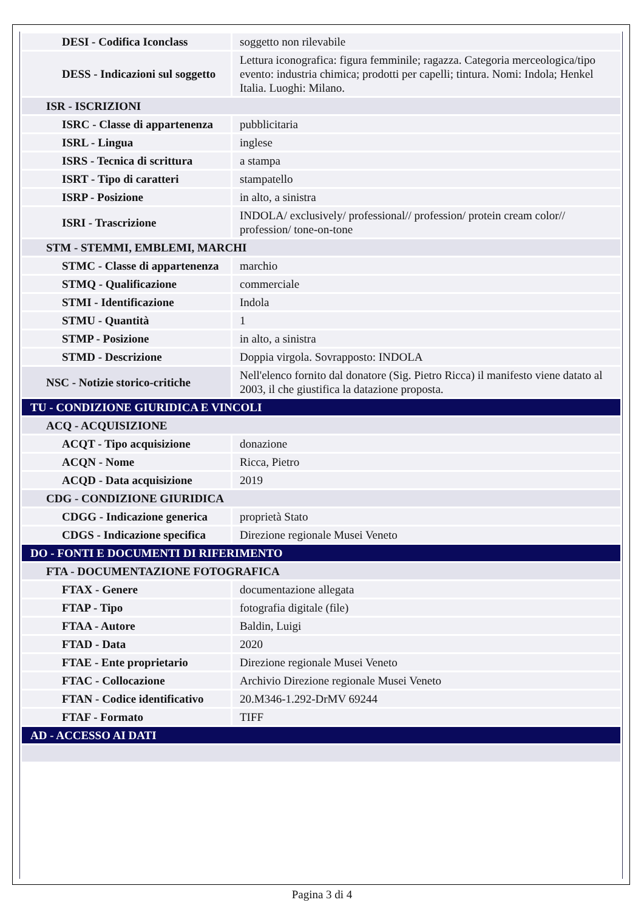| DESI - Codifica Iconclass | soggetto non rilevabile |
| DESS - Indicazioni sul soggetto | Lettura iconografica: figura femminile; ragazza. Categoria merceologica/tipo evento: industria chimica; prodotti per capelli; tintura. Nomi: Indola; Henkel Italia. Luoghi: Milano. |
| ISR - ISCRIZIONI | |
| ISRC - Classe di appartenenza | pubblicitaria |
| ISRL - Lingua | inglese |
| ISRS - Tecnica di scrittura | a stampa |
| ISRT - Tipo di caratteri | stampatello |
| ISRP - Posizione | in alto, a sinistra |
| ISRI - Trascrizione | INDOLA/ exclusively/ professional// profession/ protein cream color// profession/ tone-on-tone |
| STM - STEMMI, EMBLEMI, MARCHI | |
| STMC - Classe di appartenenza | marchio |
| STMQ - Qualificazione | commerciale |
| STMI - Identificazione | Indola |
| STMU - Quantità | 1 |
| STMP - Posizione | in alto, a sinistra |
| STMD - Descrizione | Doppia virgola. Sovrapposto: INDOLA |
| NSC - Notizie storico-critiche | Nell'elenco fornito dal donatore (Sig. Pietro Ricca) il manifesto viene datato al 2003, il che giustifica la datazione proposta. |
| TU - CONDIZIONE GIURIDICA E VINCOLI | |
| ACQ - ACQUISIZIONE | |
| ACQT - Tipo acquisizione | donazione |
| ACQN - Nome | Ricca, Pietro |
| ACQD - Data acquisizione | 2019 |
| CDG - CONDIZIONE GIURIDICA | |
| CDGG - Indicazione generica | proprietà Stato |
| CDGS - Indicazione specifica | Direzione regionale Musei Veneto |
| DO - FONTI E DOCUMENTI DI RIFERIMENTO | |
| FTA - DOCUMENTAZIONE FOTOGRAFICA | |
| FTAX - Genere | documentazione allegata |
| FTAP - Tipo | fotografia digitale (file) |
| FTAA - Autore | Baldin, Luigi |
| FTAD - Data | 2020 |
| FTAE - Ente proprietario | Direzione regionale Musei Veneto |
| FTAC - Collocazione | Archivio Direzione regionale Musei Veneto |
| FTAN - Codice identificativo | 20.M346-1.292-DrMV 69244 |
| FTAF - Formato | TIFF |
| AD - ACCESSO AI DATI | |
Pagina 3 di 4